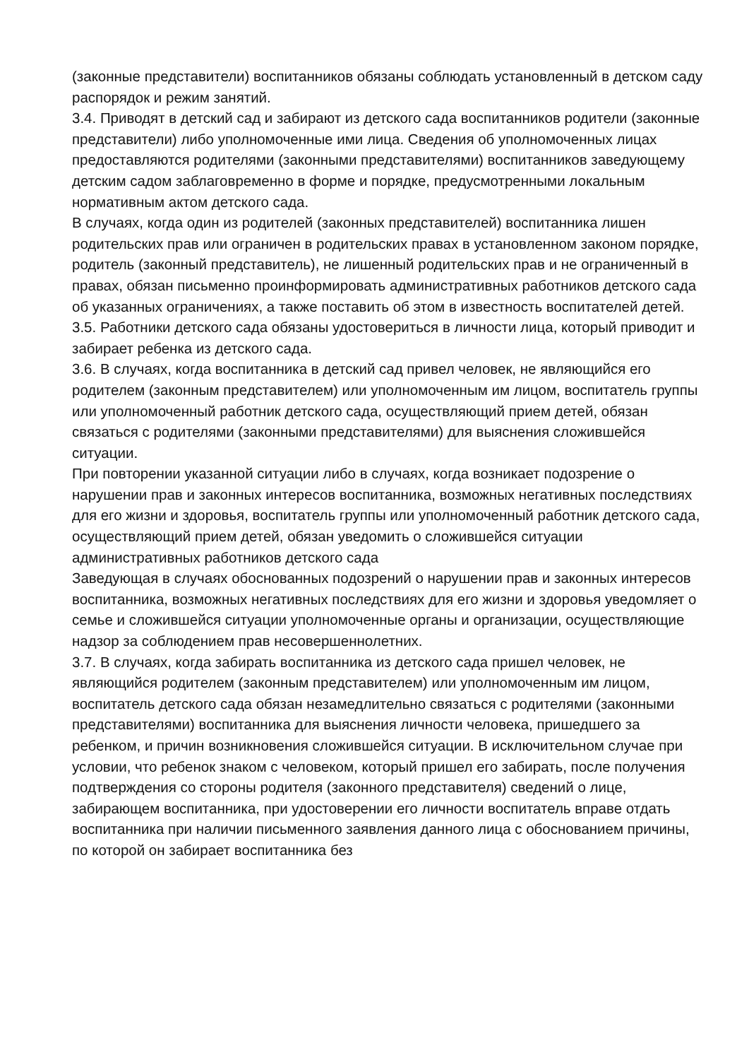(законные представители) воспитанников обязаны соблюдать установленный в детском саду распорядок и режим занятий.
3.4. Приводят в детский сад и забирают из детского сада воспитанников родители (законные представители) либо уполномоченные ими лица. Сведения об уполномоченных лицах предоставляются родителями (законными представителями) воспитанников заведующему детским садом заблаговременно в форме и порядке, предусмотренными локальным нормативным актом детского сада.
В случаях, когда один из родителей (законных представителей) воспитанника лишен родительских прав или ограничен в родительских правах в установленном законом порядке, родитель (законный представитель), не лишенный родительских прав и не ограниченный в правах, обязан письменно проинформировать административных работников детского сада об указанных ограничениях, а также поставить об этом в известность воспитателей детей.
3.5. Работники детского сада обязаны удостовериться в личности лица, который приводит и забирает ребенка из детского сада.
3.6. В случаях, когда воспитанника в детский сад привел человек, не являющийся его родителем (законным представителем) или уполномоченным им лицом, воспитатель группы или уполномоченный работник детского сада, осуществляющий прием детей, обязан связаться с родителями (законными представителями) для выяснения сложившейся ситуации.
При повторении указанной ситуации либо в случаях, когда возникает подозрение о нарушении прав и законных интересов воспитанника, возможных негативных последствиях для его жизни и здоровья, воспитатель группы или уполномоченный работник детского сада, осуществляющий прием детей, обязан уведомить о сложившейся ситуации административных работников детского сада
Заведующая в случаях обоснованных подозрений о нарушении прав и законных интересов воспитанника, возможных негативных последствиях для его жизни и здоровья уведомляет о семье и сложившейся ситуации уполномоченные органы и организации, осуществляющие надзор за соблюдением прав несовершеннолетних.
3.7. В случаях, когда забирать воспитанника из детского сада пришел человек, не являющийся родителем (законным представителем) или уполномоченным им лицом, воспитатель детского сада обязан незамедлительно связаться с родителями (законными представителями) воспитанника для выяснения личности человека, пришедшего за ребенком, и причин возникновения сложившейся ситуации. В исключительном случае при условии, что ребенок знаком с человеком, который пришел его забирать, после получения подтверждения со стороны родителя (законного представителя) сведений о лице, забирающем воспитанника, при удостоверении его личности воспитатель вправе отдать воспитанника при наличии письменного заявления данного лица с обоснованием причины, по которой он забирает воспитанника без